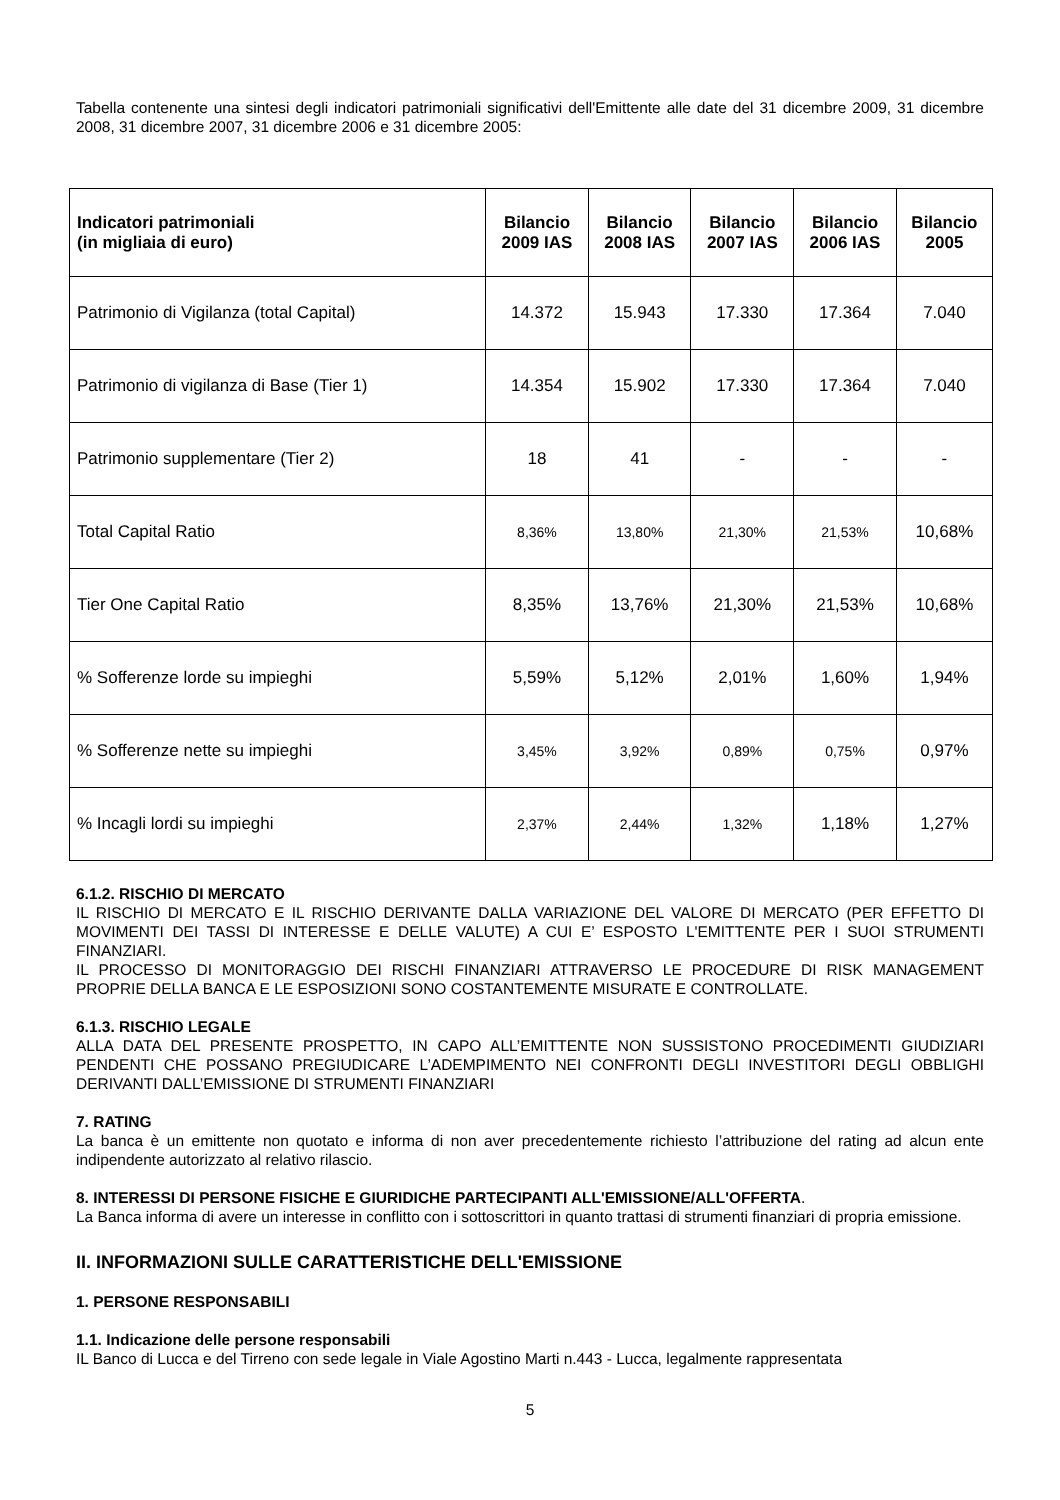Tabella contenente una sintesi degli indicatori patrimoniali significativi dell'Emittente alle date del 31 dicembre 2009, 31 dicembre 2008, 31 dicembre 2007, 31 dicembre 2006 e 31 dicembre 2005:
| Indicatori patrimoniali (in migliaia di euro) | Bilancio 2009 IAS | Bilancio 2008 IAS | Bilancio 2007 IAS | Bilancio 2006 IAS | Bilancio 2005 |
| --- | --- | --- | --- | --- | --- |
| Patrimonio di Vigilanza (total Capital) | 14.372 | 15.943 | 17.330 | 17.364 | 7.040 |
| Patrimonio di vigilanza di Base (Tier 1) | 14.354 | 15.902 | 17.330 | 17.364 | 7.040 |
| Patrimonio supplementare (Tier 2) | 18 | 41 | - | - | - |
| Total Capital Ratio | 8,36% | 13,80% | 21,30% | 21,53% | 10,68% |
| Tier One Capital Ratio | 8,35% | 13,76% | 21,30% | 21,53% | 10,68% |
| % Sofferenze lorde su impieghi | 5,59% | 5,12% | 2,01% | 1,60% | 1,94% |
| % Sofferenze nette su impieghi | 3,45% | 3,92% | 0,89% | 0,75% | 0,97% |
| % Incagli lordi su impieghi | 2,37% | 2,44% | 1,32% | 1,18% | 1,27% |
6.1.2. RISCHIO DI MERCATO
IL RISCHIO DI MERCATO E IL RISCHIO DERIVANTE DALLA VARIAZIONE DEL VALORE DI MERCATO (PER EFFETTO DI MOVIMENTI DEI TASSI DI INTERESSE E DELLE VALUTE) A CUI E’ ESPOSTO L'EMITTENTE PER I SUOI STRUMENTI FINANZIARI.
IL PROCESSO DI MONITORAGGIO DEI RISCHI FINANZIARI ATTRAVERSO LE PROCEDURE DI RISK MANAGEMENT PROPRIE DELLA BANCA E LE ESPOSIZIONI SONO COSTANTEMENTE MISURATE E CONTROLLATE.
6.1.3. RISCHIO LEGALE
ALLA DATA DEL PRESENTE PROSPETTO, IN CAPO ALL’EMITTENTE NON SUSSISTONO PROCEDIMENTI GIUDIZIARI PENDENTI CHE POSSANO PREGIUDICARE L’ADEMPIMENTO NEI CONFRONTI DEGLI INVESTITORI DEGLI OBBLIGHI DERIVANTI DALL’EMISSIONE DI STRUMENTI FINANZIARI
7. RATING
La banca è un emittente non quotato e informa di non aver precedentemente richiesto l’attribuzione del rating ad alcun ente indipendente autorizzato al relativo rilascio.
8. INTERESSI DI PERSONE FISICHE E GIURIDICHE PARTECIPANTI ALL'EMISSIONE/ALL'OFFERTA.
La Banca informa di avere un interesse in conflitto con i sottoscrittori in quanto trattasi di strumenti finanziari di propria emissione.
II. INFORMAZIONI SULLE CARATTERISTICHE DELL'EMISSIONE
1. PERSONE RESPONSABILI
1.1. Indicazione delle persone responsabili
IL Banco di Lucca e del Tirreno con sede legale in Viale Agostino Marti n.443 - Lucca, legalmente rappresentata
5